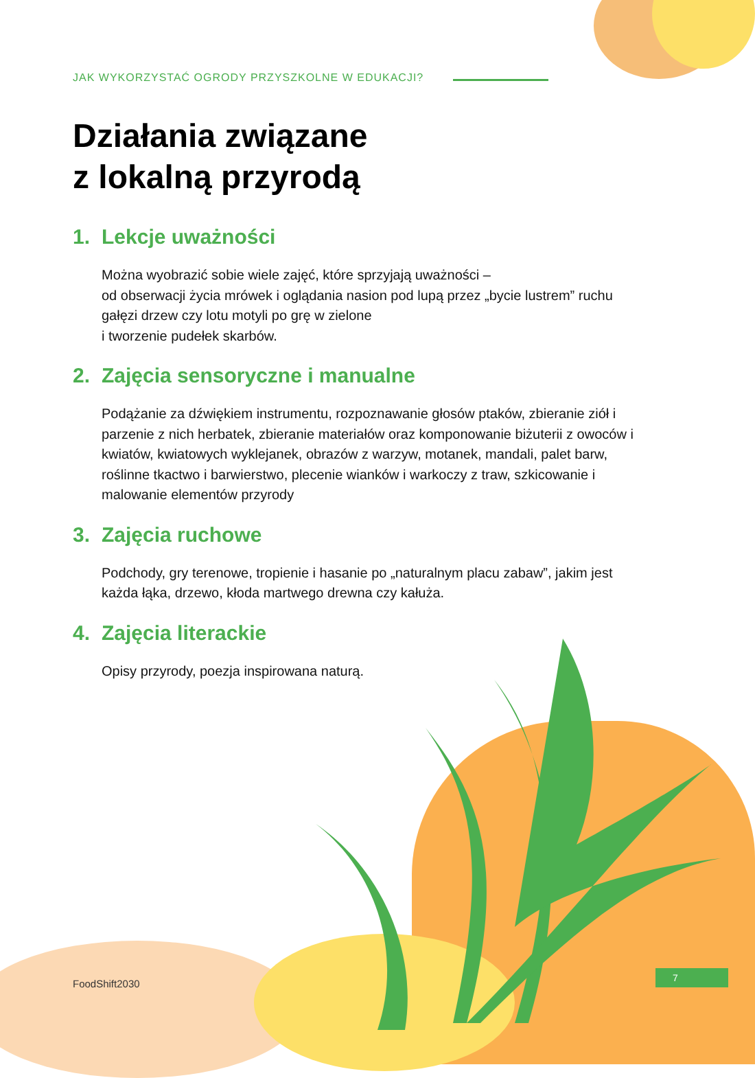JAK WYKORZYSTAĆ OGRODY PRZYSZKOLNE W EDUKACJI?
Działania związane
z lokalną przyrodą
1. Lekcje uważności
Można wyobrazić sobie wiele zajęć, które sprzyjają uważności –
od obserwacji życia mrówek i oglądania nasion pod lupą przez „bycie lustrem” ruchu gałęzi drzew czy lotu motyli po grę w zielone
i tworzenie pudełek skarbów.
2. Zajęcia sensoryczne i manualne
Podążanie za dźwiękiem instrumentu, rozpoznawanie głosów ptaków, zbieranie ziół i parzenie z nich herbatek, zbieranie materiałów oraz komponowanie biżuterii z owoców i kwiatów, kwiatowych wyklejanek, obrazów z warzyw, motanek, mandali, palet barw, roślinne tkactwo i barwierstwo, plecenie wianków i warkoczy z traw, szkicowanie i malowanie elementów przyrody
3. Zajęcia ruchowe
Podchody, gry terenowe, tropienie i hasanie po „naturalnym placu zabaw”, jakim jest każda łąka, drzewo, kłoda martwego drewna czy kałuża.
4. Zajęcia literackie
Opisy przyrody, poezja inspirowana naturą.
FoodShift2030
7